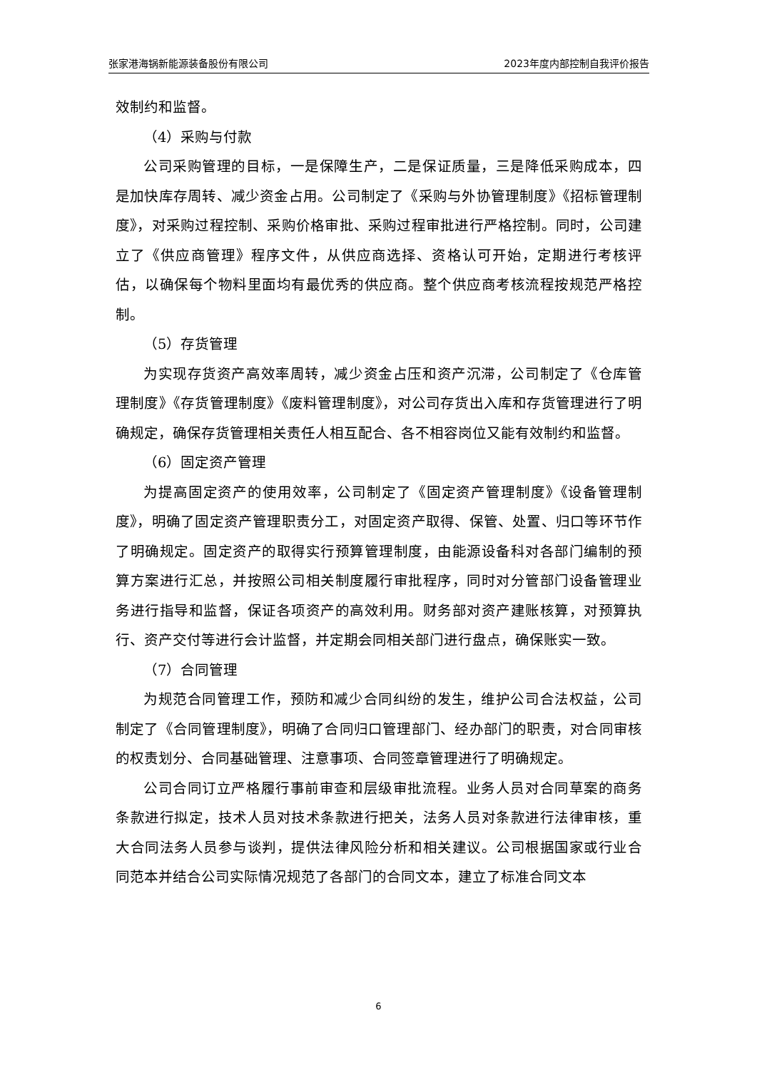张家港海锅新能源装备股份有限公司 2023年度内部控制自我评价报告
效制约和监督。
（4）采购与付款
公司采购管理的目标，一是保障生产，二是保证质量，三是降低采购成本，四是加快库存周转、减少资金占用。公司制定了《采购与外协管理制度》《招标管理制度》，对采购过程控制、采购价格审批、采购过程审批进行严格控制。同时，公司建立了《供应商管理》程序文件，从供应商选择、资格认可开始，定期进行考核评估，以确保每个物料里面均有最优秀的供应商。整个供应商考核流程按规范严格控制。
（5）存货管理
为实现存货资产高效率周转，减少资金占压和资产沉滞，公司制定了《仓库管理制度》《存货管理制度》《废料管理制度》，对公司存货出入库和存货管理进行了明确规定，确保存货管理相关责任人相互配合、各不相容岗位又能有效制约和监督。
（6）固定资产管理
为提高固定资产的使用效率，公司制定了《固定资产管理制度》《设备管理制度》，明确了固定资产管理职责分工，对固定资产取得、保管、处置、归口等环节作了明确规定。固定资产的取得实行预算管理制度，由能源设备科对各部门编制的预算方案进行汇总，并按照公司相关制度履行审批程序，同时对分管部门设备管理业务进行指导和监督，保证各项资产的高效利用。财务部对资产建账核算，对预算执行、资产交付等进行会计监督，并定期会同相关部门进行盘点，确保账实一致。
（7）合同管理
为规范合同管理工作，预防和减少合同纠纷的发生，维护公司合法权益，公司制定了《合同管理制度》，明确了合同归口管理部门、经办部门的职责，对合同审核的权责划分、合同基础管理、注意事项、合同签章管理进行了明确规定。
公司合同订立严格履行事前审查和层级审批流程。业务人员对合同草案的商务条款进行拟定，技术人员对技术条款进行把关，法务人员对条款进行法律审核，重大合同法务人员参与谈判，提供法律风险分析和相关建议。公司根据国家或行业合同范本并结合公司实际情况规范了各部门的合同文本，建立了标准合同文本
6